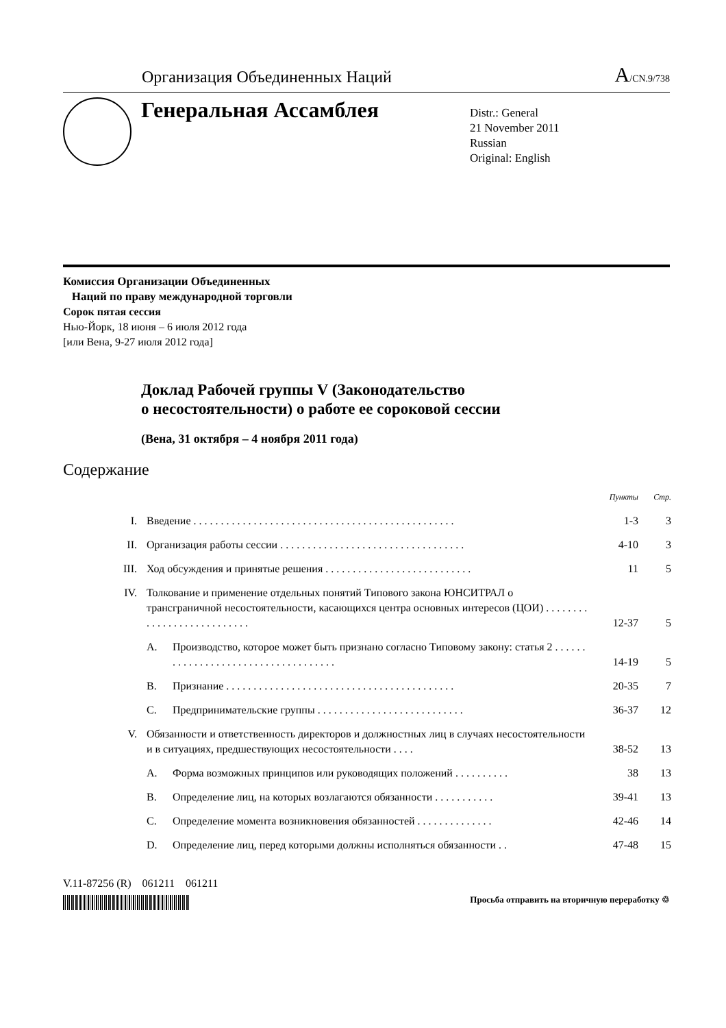Организация Объединенных Наций
A/CN.9/738
Генеральная Ассамблея
Distr.: General
21 November 2011
Russian
Original: English
Комиссия Организации Объединенных
Наций по праву международной торговли
Сорок пятая сессия
Нью-Йорк, 18 июня – 6 июля 2012 года
[или Вена, 9-27 июля 2012 года]
Доклад Рабочей группы V (Законодательство
о несостоятельности) о работе ее сороковой сессии
(Вена, 31 октября – 4 ноября 2011 года)
Содержание
| | | | Пункты | Стр. |
| --- | --- | --- | --- | --- |
| I. | Введение . . . . . . . . . . . . . . . . . . . . . . . . . . . . . . . . . . . . . . . . . . . . . . . . | | 1-3 | 3 |
| II. | Организация работы сессии . . . . . . . . . . . . . . . . . . . . . . . . . . . . . . . . . . | | 4-10 | 3 |
| III. | Ход обсуждения и принятые решения . . . . . . . . . . . . . . . . . . . . . . . . . . . | | 11 | 5 |
| IV. | Толкование и применение отдельных понятий Типового закона ЮНСИТРАЛ о трансграничной несостоятельности, касающихся центра основных интересов (ЦОИ) . . . . . . . . . . . . . . . . . . . . . . . . . . . | | 12-37 | 5 |
| | A. | Производство, которое может быть признано согласно Типовому закону: статья 2 . . . . . . . . . . . . . . . . . . . . . . . . . . . . . . . . . . . . | 14-19 | 5 |
| | B. | Признание . . . . . . . . . . . . . . . . . . . . . . . . . . . . . . . . . . . . . . . . . . | 20-35 | 7 |
| | C. | Предпринимательские группы . . . . . . . . . . . . . . . . . . . . . . . . . . . | 36-37 | 12 |
| V. | Обязанности и ответственность директоров и должностных лиц в случаях несостоятельности и в ситуациях, предшествующих несостоятельности . . . . | | 38-52 | 13 |
| | A. | Форма возможных принципов или руководящих положений . . . . . . . . . . | 38 | 13 |
| | B. | Определение лиц, на которых возлагаются обязанности . . . . . . . . . . . | 39-41 | 13 |
| | C. | Определение момента возникновения обязанностей . . . . . . . . . . . . . . | 42-46 | 14 |
| | D. | Определение лиц, перед которыми должны исполняться обязанности . . | 47-48 | 15 |
V.11-87256 (R) 061211 061211
Просьба отправить на вторичную переработку ♲